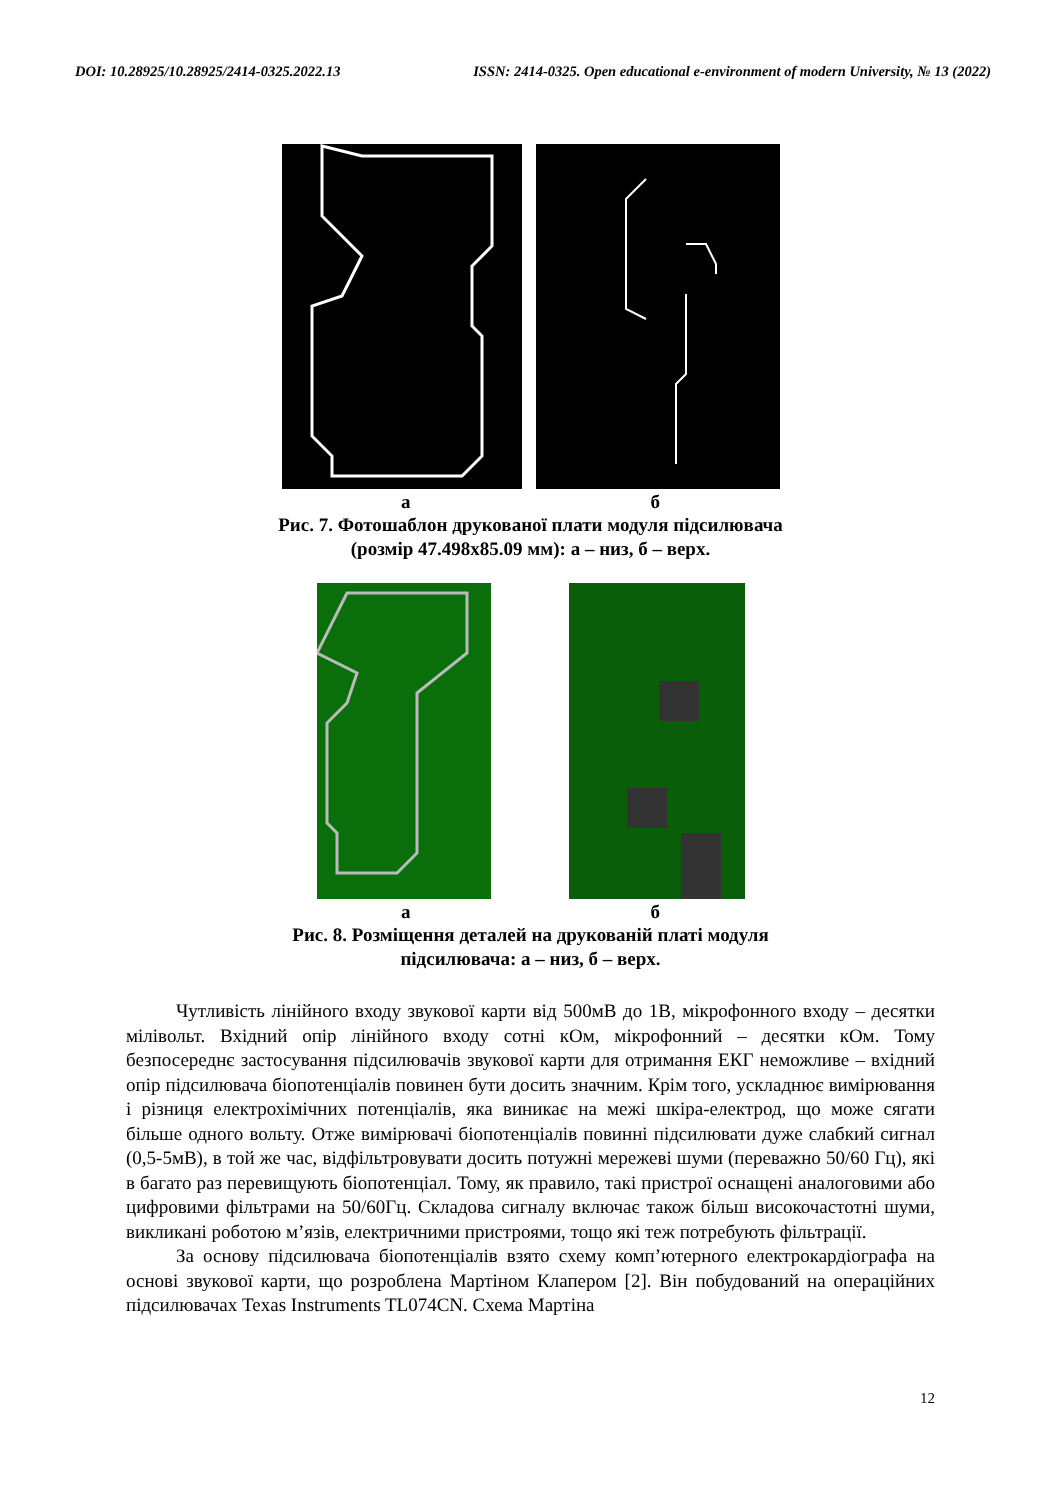DOI: 10.28925/10.28925/2414-0325.2022.13 ISSN: 2414-0325. Open educational e-environment of modern University, № 13 (2022)
а б
Рис. 7. Фотошаблон друкованої плати модуля підсилювача
(розмір 47.498х85.09 мм): а – низ, б – верх.
а б
Рис. 8. Розміщення деталей на друкованій платі модуля
підсилювача: а – низ, б – верх.
Чутливість лінійного входу звукової карти від 500мВ до 1В, мікрофонного входу – десятки мілівольт. Вхідний опір лінійного входу сотні кОм, мікрофонний – десятки кОм. Тому безпосереднє застосування підсилювачів звукової карти для отримання ЕКГ неможливе – вхідний опір підсилювача біопотенціалів повинен бути досить значним. Крім того, ускладнює вимірювання і різниця електрохімічних потенціалів, яка виникає на межі шкіра-електрод, що може сягати більше одного вольту. Отже вимірювачі біопотенціалів повинні підсилювати дуже слабкий сигнал (0,5-5мВ), в той же час, відфільтровувати досить потужні мережеві шуми (переважно 50/60 Гц), які в багато раз перевищують біопотенціал. Тому, як правило, такі пристрої оснащені аналоговими або цифровими фільтрами на 50/60Гц. Складова сигналу включає також більш високочастотні шуми, викликані роботою м’язів, електричними пристроями, тощо які теж потребують фільтрації.
За основу підсилювача біопотенціалів взято схему комп’ютерного електрокардіографа на основі звукової карти, що розроблена Мартіном Клапером [2]. Він побудований на операційних підсилювачах Texas Instruments TL074CN. Схема Мартіна
12